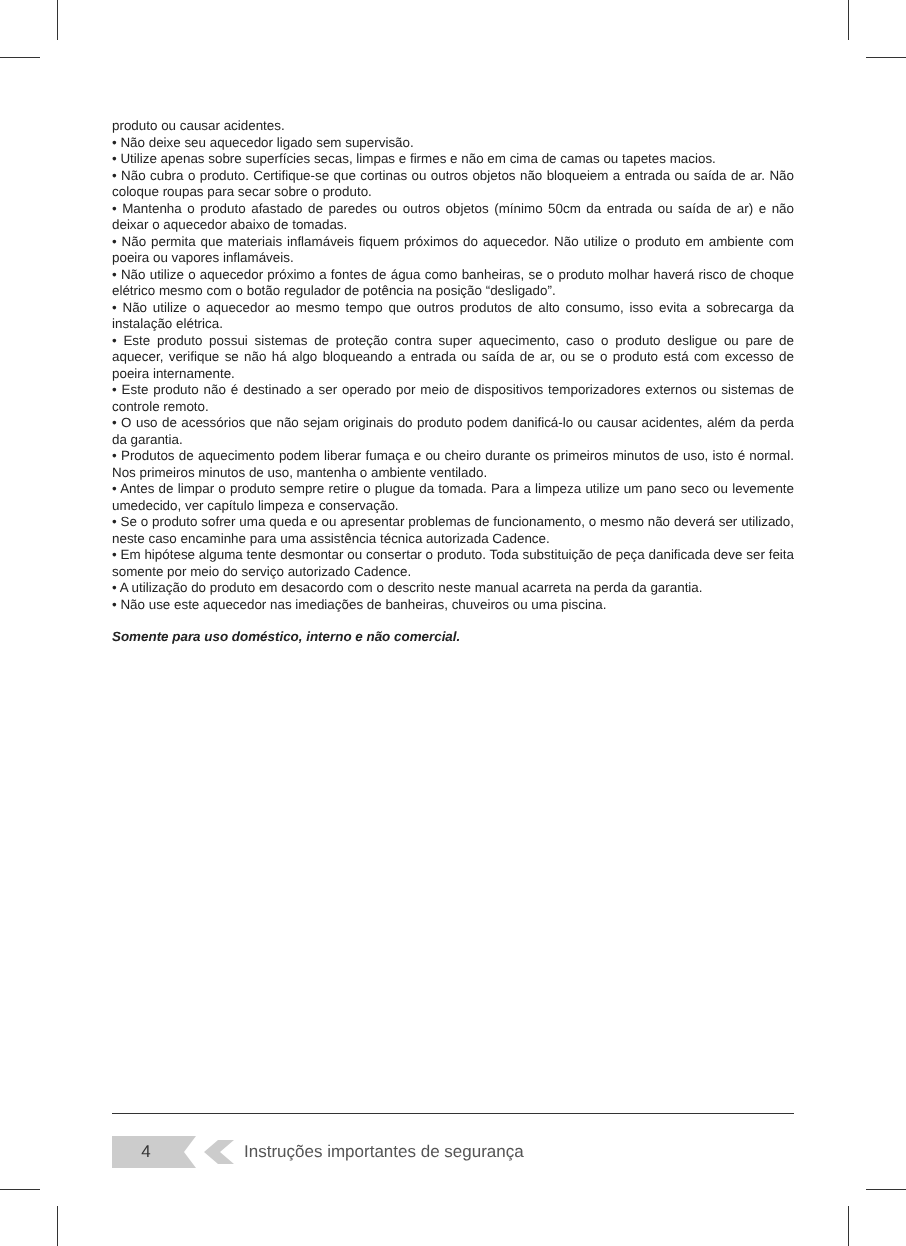produto ou causar acidentes.
• Não deixe seu aquecedor ligado sem supervisão.
• Utilize apenas sobre superfícies secas, limpas e firmes e não em cima de camas ou tapetes macios.
• Não cubra o produto. Certifique-se que cortinas ou outros objetos não bloqueiem a entrada ou saída de ar. Não coloque roupas para secar sobre o produto.
• Mantenha o produto afastado de paredes ou outros objetos (mínimo 50cm da entrada ou saída de ar) e não deixar o aquecedor abaixo de tomadas.
• Não permita que materiais inflamáveis fiquem próximos do aquecedor. Não utilize o produto em ambiente com poeira ou vapores inflamáveis.
• Não utilize o aquecedor próximo a fontes de água como banheiras, se o produto molhar haverá risco de choque elétrico mesmo com o botão regulador de potência na posição “desligado”.
• Não utilize o aquecedor ao mesmo tempo que outros produtos de alto consumo, isso evita a sobrecarga da instalação elétrica.
• Este produto possui sistemas de proteção contra super aquecimento, caso o produto desligue ou pare de aquecer, verifique se não há algo bloqueando a entrada ou saída de ar, ou se o produto está com excesso de poeira internamente.
• Este produto não é destinado a ser operado por meio de dispositivos temporizadores externos ou sistemas de controle remoto.
• O uso de acessórios que não sejam originais do produto podem danificá-lo ou causar acidentes, além da perda da garantia.
• Produtos de aquecimento podem liberar fumaça e ou cheiro durante os primeiros minutos de uso, isto é normal. Nos primeiros minutos de uso, mantenha o ambiente ventilado.
• Antes de limpar o produto sempre retire o plugue da tomada. Para a limpeza utilize um pano seco ou levemente umedecido, ver capítulo limpeza e conservação.
• Se o produto sofrer uma queda e ou apresentar problemas de funcionamento, o mesmo não deverá ser utilizado, neste caso encaminhe para uma assistência técnica autorizada Cadence.
• Em hipótese alguma tente desmontar ou consertar o produto. Toda substituição de peça danificada deve ser feita somente por meio do serviço autorizado Cadence.
• A utilização do produto em desacordo com o descrito neste manual acarreta na perda da garantia.
• Não use este aquecedor nas imediações de banheiras, chuveiros ou uma piscina.
Somente para uso doméstico, interno e não comercial.
4
Instruções importantes de segurança